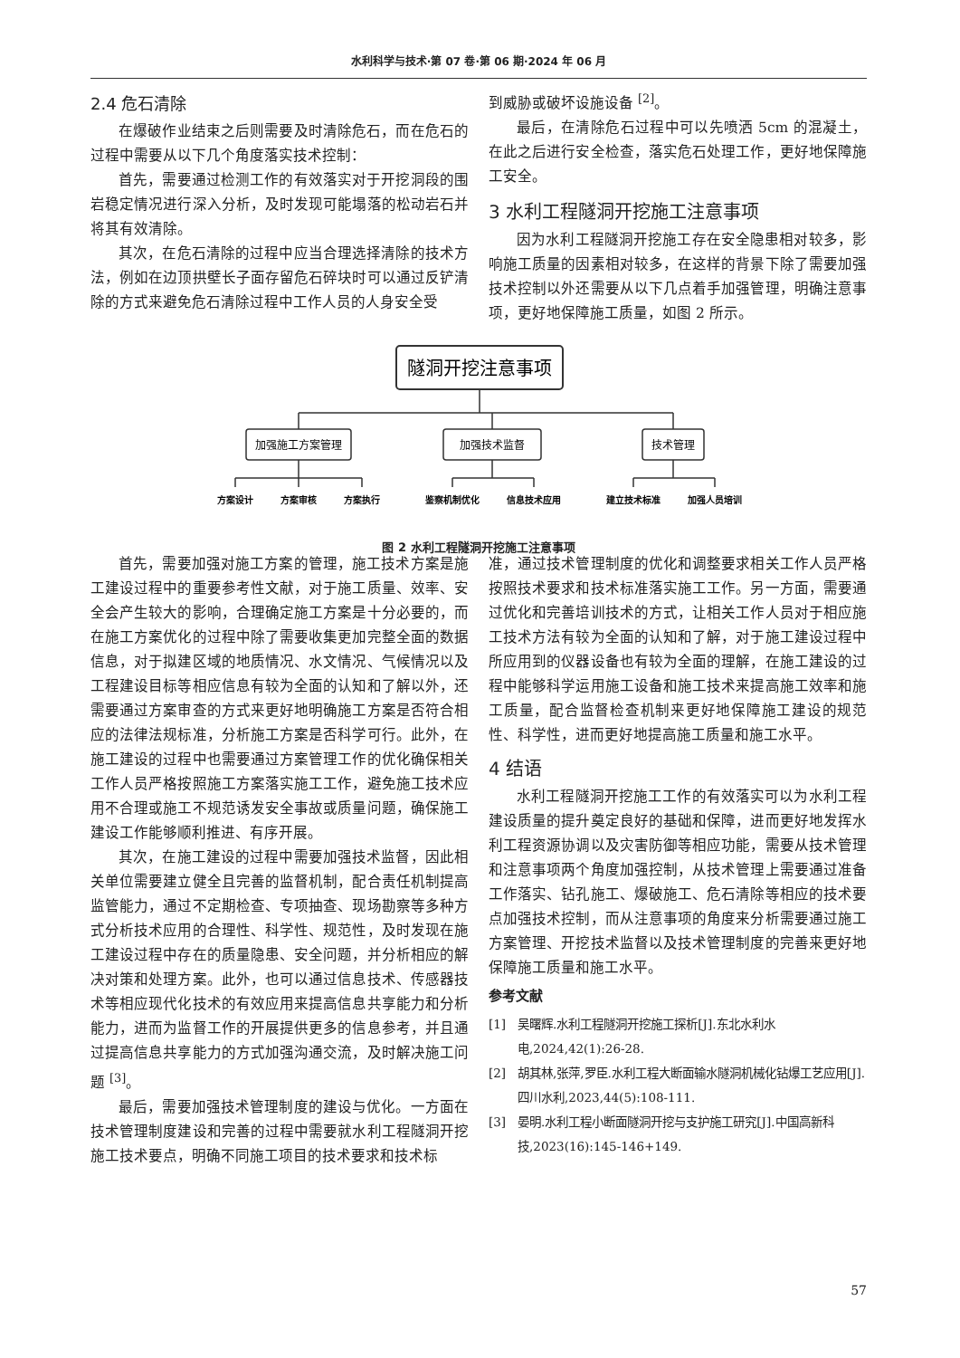水利科学与技术·第 07 卷·第 06 期·2024 年 06 月
2.4 危石清除
在爆破作业结束之后则需要及时清除危石，而在危石的过程中需要从以下几个角度落实技术控制：
首先，需要通过检测工作的有效落实对于开挖洞段的围岩稳定情况进行深入分析，及时发现可能塌落的松动岩石并将其有效清除。
其次，在危石清除的过程中应当合理选择清除的技术方法，例如在边顶拱壁长子面存留危石碎块时可以通过反铲清除的方式来避免危石清除过程中工作人员的人身安全受
到威胁或破坏设施设备 <sup>[2]</sup>。
最后，在清除危石过程中可以先喷洒 5cm 的混凝土，在此之后进行安全检查，落实危石处理工作，更好地保障施工安全。
3 水利工程隧洞开挖施工注意事项
因为水利工程隧洞开挖施工存在安全隐患相对较多，影响施工质量的因素相对较多，在这样的背景下除了需要加强技术控制以外还需要从以下几点着手加强管理，明确注意事项，更好地保障施工质量，如图 2 所示。
隧洞开挖注意事项
加强施工方案管理
加强技术监督
技术管理
方案设计
方案审核
方案执行
鉴察机制优化
信息技术应用
建立技术标准
加强人员培训
图 2 水利工程隧洞开挖施工注意事项
首先，需要加强对施工方案的管理，施工技术方案是施工建设过程中的重要参考性文献，对于施工质量、效率、安全会产生较大的影响，合理确定施工方案是十分必要的，而在施工方案优化的过程中除了需要收集更加完整全面的数据信息，对于拟建区域的地质情况、水文情况、气候情况以及工程建设目标等相应信息有较为全面的认知和了解以外，还需要通过方案审查的方式来更好地明确施工方案是否符合相应的法律法规标准，分析施工方案是否科学可行。此外，在施工建设的过程中也需要通过方案管理工作的优化确保相关工作人员严格按照施工方案落实施工工作，避免施工技术应用不合理或施工不规范诱发安全事故或质量问题，确保施工建设工作能够顺利推进、有序开展。
其次，在施工建设的过程中需要加强技术监督，因此相关单位需要建立健全且完善的监督机制，配合责任机制提高监管能力，通过不定期检查、专项抽查、现场勘察等多种方式分析技术应用的合理性、科学性、规范性，及时发现在施工建设过程中存在的质量隐患、安全问题，并分析相应的解决对策和处理方案。此外，也可以通过信息技术、传感器技术等相应现代化技术的有效应用来提高信息共享能力和分析能力，进而为监督工作的开展提供更多的信息参考，并且通过提高信息共享能力的方式加强沟通交流，及时解决施工问题 <sup>[3]</sup>。
最后，需要加强技术管理制度的建设与优化。一方面在技术管理制度建设和完善的过程中需要就水利工程隧洞开挖施工技术要点，明确不同施工项目的技术要求和技术标
准，通过技术管理制度的优化和调整要求相关工作人员严格按照技术要求和技术标准落实施工工作。另一方面，需要通过优化和完善培训技术的方式，让相关工作人员对于相应施工技术方法有较为全面的认知和了解，对于施工建设过程中所应用到的仪器设备也有较为全面的理解，在施工建设的过程中能够科学运用施工设备和施工技术来提高施工效率和施工质量，配合监督检查机制来更好地保障施工建设的规范性、科学性，进而更好地提高施工质量和施工水平。
4 结语
水利工程隧洞开挖施工工作的有效落实可以为水利工程建设质量的提升奠定良好的基础和保障，进而更好地发挥水利工程资源协调以及灾害防御等相应功能，需要从技术管理和注意事项两个角度加强控制，从技术管理上需要通过准备工作落实、钻孔施工、爆破施工、危石清除等相应的技术要点加强技术控制，而从注意事项的角度来分析需要通过施工方案管理、开挖技术监督以及技术管理制度的完善来更好地保障施工质量和施工水平。
参考文献
[1] 吴曙辉.水利工程隧洞开挖施工探析[J].东北水利水电,2024,42(1):26-28.
[2] 胡其林,张萍,罗臣.水利工程大断面输水隧洞机械化钻爆工艺应用[J].四川水利,2023,44(5):108-111.
[3] 晏明.水利工程小断面隧洞开挖与支护施工研究[J].中国高新科技,2023(16):145-146+149.
57